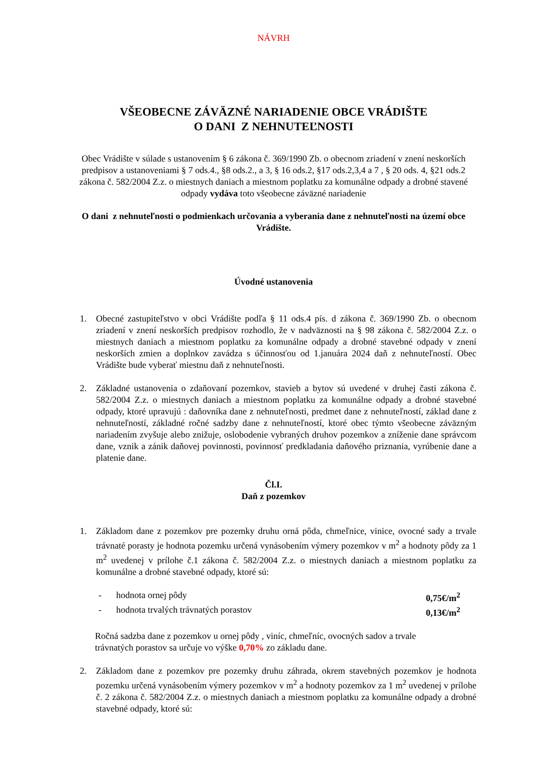NÁVRH
VŠEOBECNE ZÁVÄZNÉ NARIADENIE OBCE VRÁDIŠTE
O DANI Z NEHNUTEĽNOSTI
Obec Vrádište v súlade s ustanovením § 6 zákona č. 369/1990 Zb. o obecnom zriadení v znení neskorších predpisov a ustanoveniami § 7 ods.4., §8 ods.2., a 3, § 16 ods.2, §17 ods.2,3,4 a 7 , § 20 ods. 4, §21 ods.2 zákona č. 582/2004 Z.z. o miestnych daniach a miestnom poplatku za komunálne odpady a drobné stavené odpady vydáva toto všeobecne záväzné nariadenie
O dani z nehnuteľnosti o podmienkach určovania a vyberania dane z nehnuteľnosti na území obce Vrádište.
Úvodné ustanovenia
1. Obecné zastupiteľstvo v obci Vrádište podľa § 11 ods.4 pís. d zákona č. 369/1990 Zb. o obecnom zriadení v znení neskorších predpisov rozhodlo, že v nadväznosti na § 98 zákona č. 582/2004 Z.z. o miestnych daniach a miestnom poplatku za komunálne odpady a drobné stavebné odpady v znení neskorších zmien a doplnkov zavádza s účinnosťou od 1.januára 2024 daň z nehnuteľností. Obec Vrádište bude vyberať miestnu daň z nehnuteľnosti.
2. Základné ustanovenia o zdaňovaní pozemkov, stavieb a bytov sú uvedené v druhej časti zákona č. 582/2004 Z.z. o miestnych daniach a miestnom poplatku za komunálne odpady a drobné stavebné odpady, ktoré upravujú : daňovníka dane z nehnuteľnosti, predmet dane z nehnuteľností, základ dane z nehnuteľností, základné ročné sadzby dane z nehnuteľností, ktoré obec týmto všeobecne záväzným nariadením zvyšuje alebo znižuje, oslobodenie vybraných druhov pozemkov a zníženie dane správcom dane, vznik a zánik daňovej povinnosti, povinnosť predkladania daňového priznania, vyrúbenie dane a platenie dane.
Čl.I.
Daň z pozemkov
1. Základom dane z pozemkov pre pozemky druhu orná pôda, chmeľnice, vinice, ovocné sady a trvale trávnaté porasty je hodnota pozemku určená vynásobením výmery pozemkov v m<sup>2</sup> a hodnoty pôdy za 1 m<sup>2</sup> uvedenej v prílohe č.1 zákona č. 582/2004 Z.z. o miestnych daniach a miestnom poplatku za komunálne a drobné stavebné odpady, ktoré sú:
- hodnota ornej pôdy 0,75€/m<sup>2</sup>
- hodnota trvalých trávnatých porastov 0,13€/m<sup>2</sup>
Ročná sadzba dane z pozemkov u ornej pôdy , viníc, chmeľníc, ovocných sadov a trvale trávnatých porastov sa určuje vo výške 0,70% zo základu dane.
2. Základom dane z pozemkov pre pozemky druhu záhrada, okrem stavebných pozemkov je hodnota pozemku určená vynásobením výmery pozemkov v m<sup>2</sup> a hodnoty pozemkov za 1 m<sup>2</sup> uvedenej v prílohe č. 2 zákona č. 582/2004 Z.z. o miestnych daniach a miestnom poplatku za komunálne odpady a drobné stavebné odpady, ktoré sú: